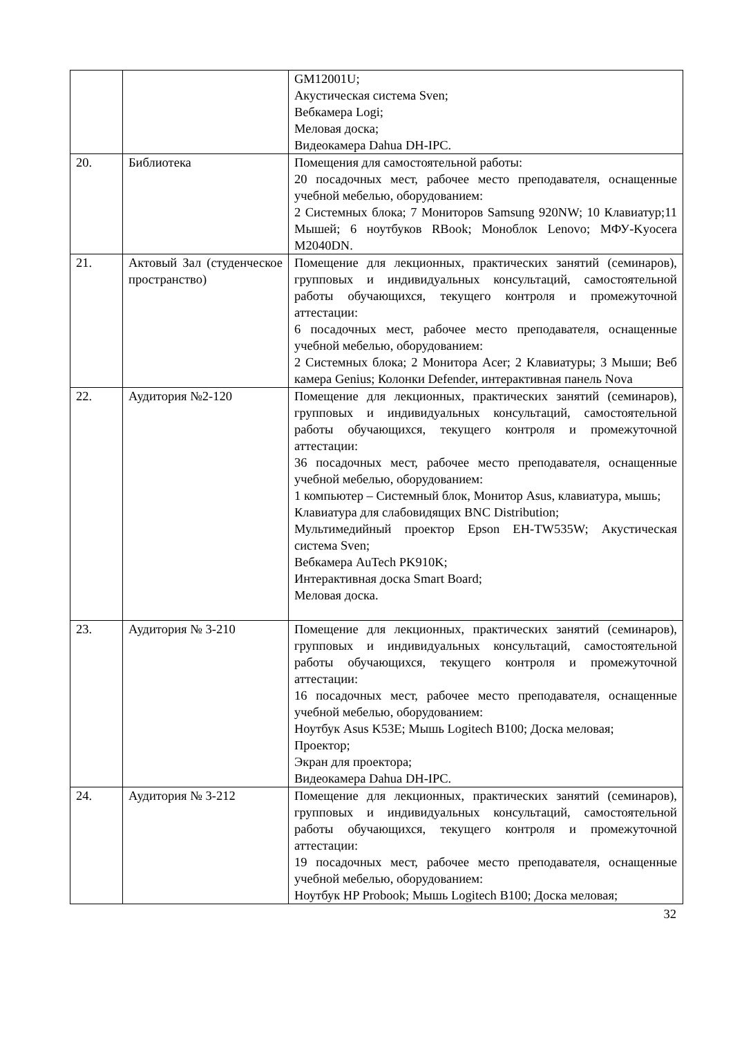| | | GM12001U; Акустическая система Sven; Вебкамера Logi; Меловая доска; Видеокамера Dahua DH-IPC. |
| 20. | Библиотека | Помещения для самостоятельной работы: 20 посадочных мест, рабочее место преподавателя, оснащенные учебной мебелью, оборудованием: 2 Системных блока; 7 Мониторов Samsung 920NW; 10 Клавиатур;11 Мышей; 6 ноутбуков RBook; Моноблок Lenovo; МФУ-Kyocera M2040DN. |
| 21. | Актовый Зал (студенческое пространство) | Помещение для лекционных, практических занятий (семинаров), групповых и индивидуальных консультаций, самостоятельной работы обучающихся, текущего контроля и промежуточной аттестации: 6 посадочных мест, рабочее место преподавателя, оснащенные учебной мебелью, оборудованием: 2 Системных блока; 2 Монитора Acer; 2 Клавиатуры; 3 Мыши; Веб камера Genius; Колонки Defender, интерактивная панель Nova |
| 22. | Аудитория №2-120 | Помещение для лекционных, практических занятий (семинаров), групповых и индивидуальных консультаций, самостоятельной работы обучающихся, текущего контроля и промежуточной аттестации: 36 посадочных мест, рабочее место преподавателя, оснащенные учебной мебелью, оборудованием: 1 компьютер – Системный блок, Монитор Asus, клавиатура, мышь; Клавиатура для слабовидящих BNC Distribution; Мультимедийный проектор Epson EH-TW535W; Акустическая система Sven; Вебкамера AuTech PK910K; Интерактивная доска Smart Board; Меловая доска. |
| 23. | Аудитория № 3-210 | Помещение для лекционных, практических занятий (семинаров), групповых и индивидуальных консультаций, самостоятельной работы обучающихся, текущего контроля и промежуточной аттестации: 16 посадочных мест, рабочее место преподавателя, оснащенные учебной мебелью, оборудованием: Ноутбук Asus K53E; Мышь Logitech B100; Доска меловая; Проектор; Экран для проектора; Видеокамера Dahua DH-IPC. |
| 24. | Аудитория № 3-212 | Помещение для лекционных, практических занятий (семинаров), групповых и индивидуальных консультаций, самостоятельной работы обучающихся, текущего контроля и промежуточной аттестации: 19 посадочных мест, рабочее место преподавателя, оснащенные учебной мебелью, оборудованием: Ноутбук HP Probook; Мышь Logitech B100; Доска меловая; |
32